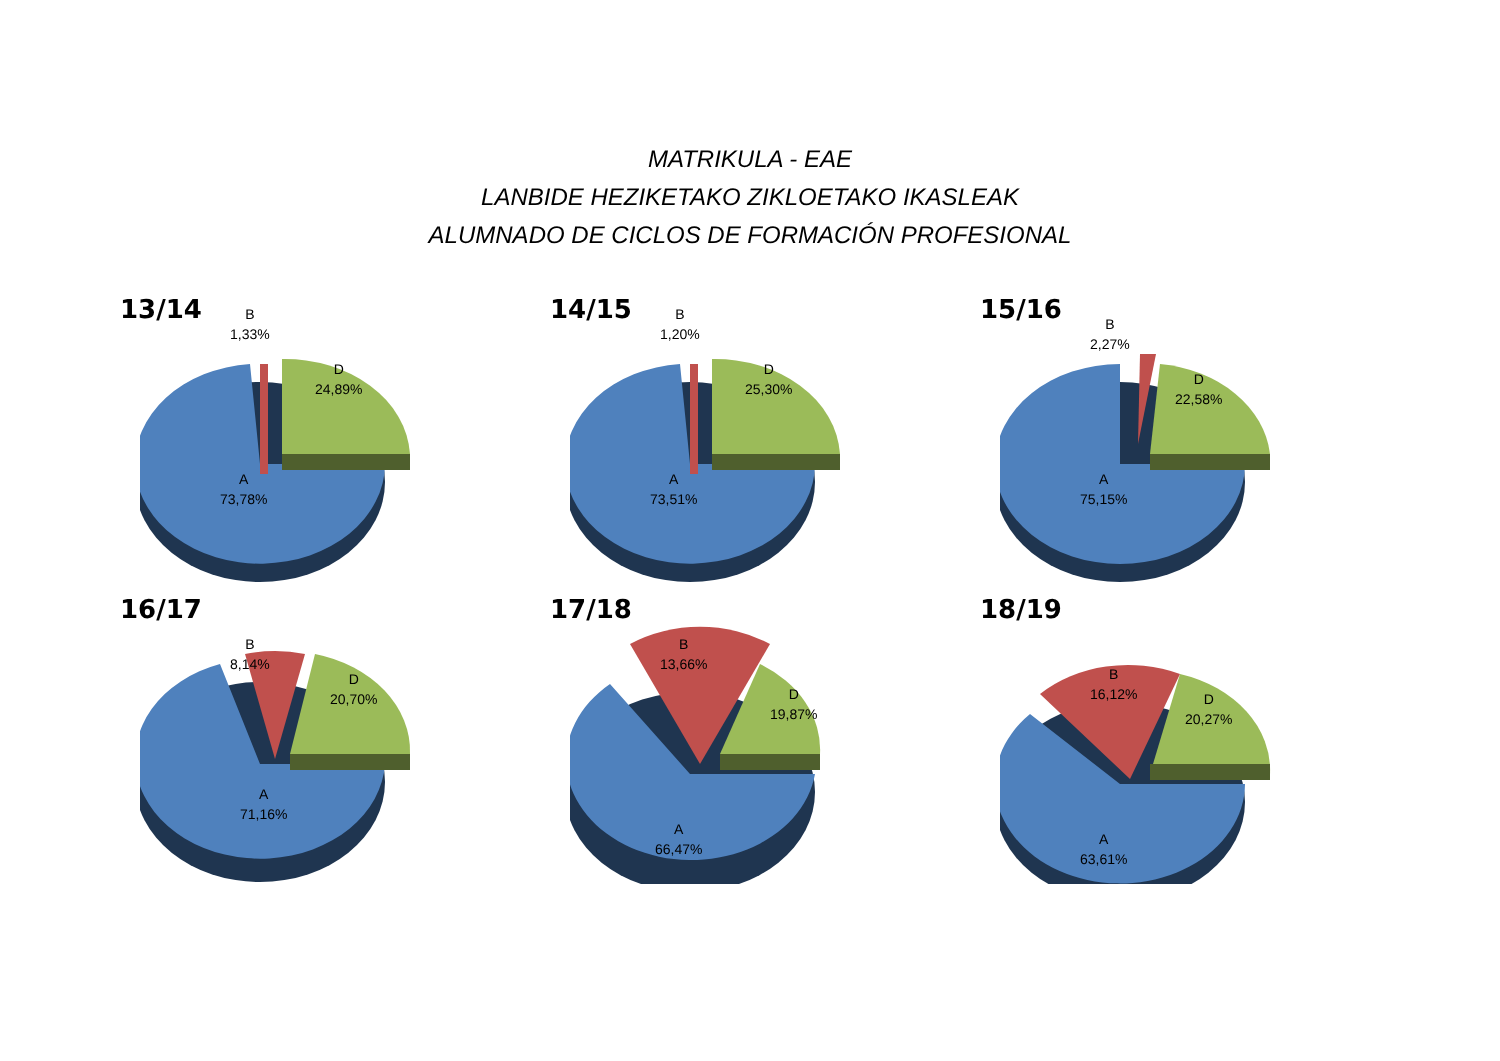MATRIKULA - EAE
LANBIDE HEZIKETAKO ZIKLOETAKO IKASLEAK
ALUMNADO DE CICLOS DE FORMACIÓN PROFESIONAL
13/14
B
1,33%
D
24,89%
A
73,78%
14/15
B
1,20%
D
25,30%
A
73,51%
15/16
B
2,27%
D
22,58%
A
75,15%
16/17
B
8,14%
D
20,70%
A
71,16%
17/18
B
13,66%
D
19,87%
A
66,47%
18/19
B
16,12%
D
20,27%
A
63,61%